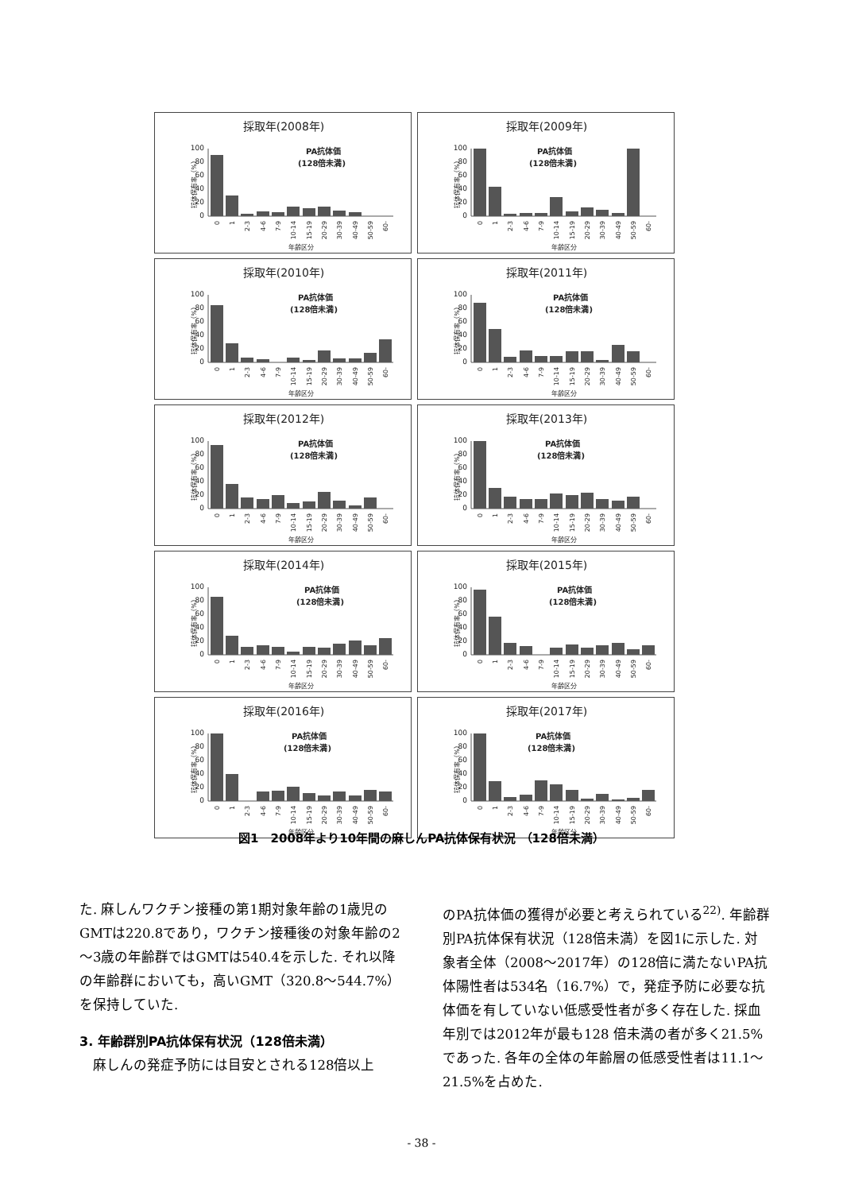採取年(2008年)
PA抗体価
(128倍未満)
100
80
60
40
20
0
抗体保有率（%）
0
1
2-3
4-6
7-9
10-14
15-19
20-29
30-39
40-49
50-59
60-
年齢区分
採取年(2009年)
PA抗体価
(128倍未満)
100
80
60
40
20
0
抗体保有率（%）
0
1
2-3
4-6
7-9
10-14
15-19
20-29
30-39
40-49
50-59
60-
年齢区分
採取年(2010年)
PA抗体価
(128倍未満)
100
80
60
40
20
0
抗体保有率（%）
0
1
2-3
4-6
7-9
10-14
15-19
20-29
30-39
40-49
50-59
60-
年齢区分
採取年(2011年)
PA抗体価
(128倍未満)
100
80
60
40
20
0
抗体保有率（%）
0
1
2-3
4-6
7-9
10-14
15-19
20-29
30-39
40-49
50-59
60-
年齢区分
採取年(2012年)
PA抗体価
(128倍未満)
100
80
60
40
20
0
抗体保有率（%）
0
1
2-3
4-6
7-9
10-14
15-19
20-29
30-39
40-49
50-59
60-
年齢区分
採取年(2013年)
PA抗体価
(128倍未満)
100
80
60
40
20
0
抗体保有率（%）
0
1
2-3
4-6
7-9
10-14
15-19
20-29
30-39
40-49
50-59
60-
年齢区分
採取年(2014年)
PA抗体価
(128倍未満)
100
80
60
40
20
0
抗体保有率（%）
0
1
2-3
4-6
7-9
10-14
15-19
20-29
30-39
40-49
50-59
60-
年齢区分
採取年(2015年)
PA抗体価
(128倍未満)
100
80
60
40
20
0
抗体保有率（%）
0
1
2-3
4-6
7-9
10-14
15-19
20-29
30-39
40-49
50-59
60-
年齢区分
採取年(2016年)
PA抗体価
(128倍未満)
100
80
60
40
20
0
抗体保有率（%）
0
1
2-3
4-6
7-9
10-14
15-19
20-29
30-39
40-49
50-59
60-
年齢区分
採取年(2017年)
PA抗体価
(128倍未満)
100
80
60
40
20
0
抗体保有率（%）
0
1
2-3
4-6
7-9
10-14
15-19
20-29
30-39
40-49
50-59
60-
年齢区分
図1　2008年より10年間の麻しんPA抗体保有状況 （128倍未満）
た. 麻しんワクチン接種の第1期対象年齢の1歳児のGMTは220.8であり，ワクチン接種後の対象年齢の2～3歳の年齢群ではGMTは540.4を示した. それ以降の年齢群においても，高いGMT（320.8～544.7%）を保持していた.
3. 年齢群別PA抗体保有状況（128倍未満）
　麻しんの発症予防には目安とされる128倍以上
のPA抗体価の獲得が必要と考えられている<sup>22)</sup>. 年齢群別PA抗体保有状況（128倍未満）を図1に示した. 対象者全体（2008～2017年）の128倍に満たないPA抗体陽性者は534名（16.7%）で，発症予防に必要な抗体価を有していない低感受性者が多く存在した. 採血年別では2012年が最も128 倍未満の者が多く21.5%であった. 各年の全体の年齢層の低感受性者は11.1～21.5%を占めた.
- 38 -